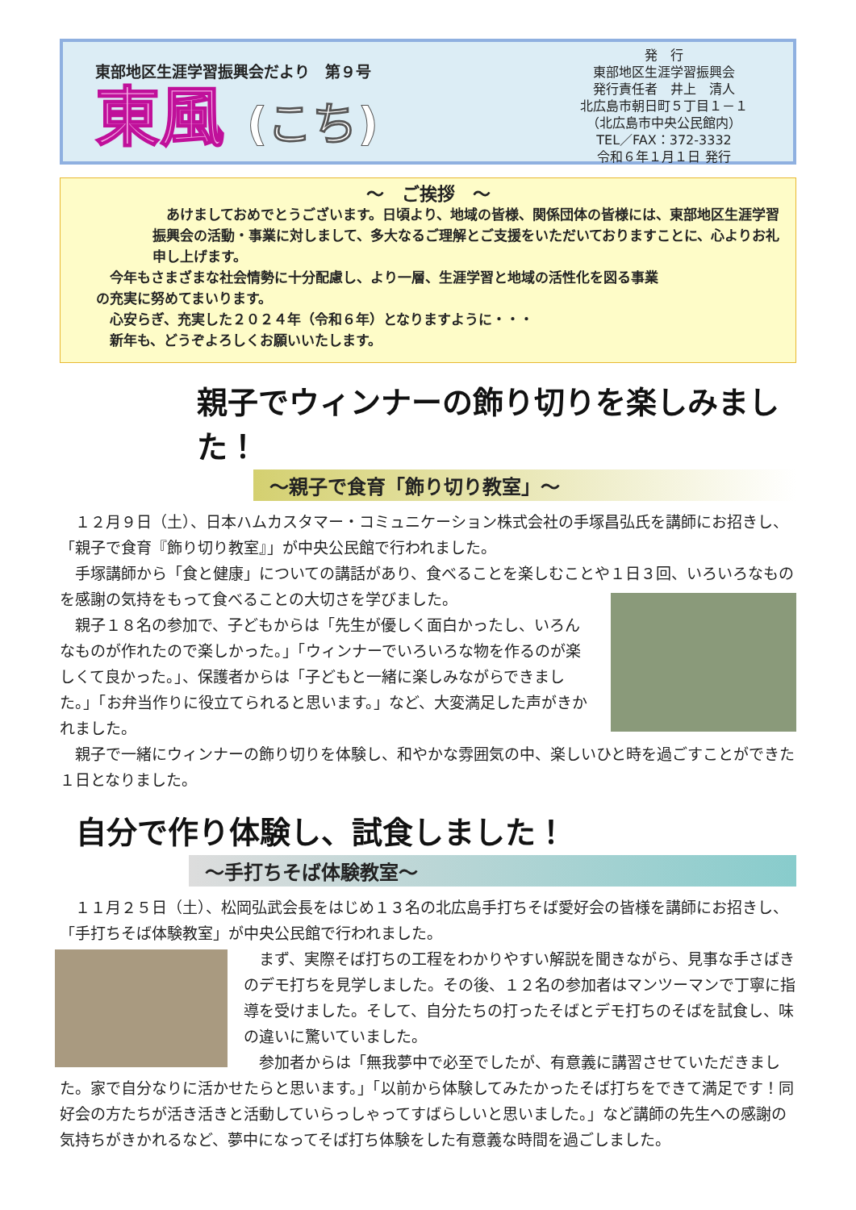東部地区生涯学習振興会だより　第９号
東風 (こち)
発　行
東部地区生涯学習振興会
発行責任者　井上　清人
北広島市朝日町５丁目１－１
（北広島市中央公民館内）
TEL／FAX：372-3332
令和６年１月１日 発行
～　ご挨拶　～
　あけましておめでとうございます。日頃より、地域の皆様、関係団体の皆様には、東部地区生涯学習振興会の活動・事業に対しまして、多大なるご理解とご支援をいただいておりますことに、心よりお礼申し上げます。
　今年もさまざまな社会情勢に十分配慮し、より一層、生涯学習と地域の活性化を図る事業の充実に努めてまいります。
　心安らぎ、充実した２０２４年（令和６年）となりますように・・・
　新年も、どうぞよろしくお願いいたします。
親子でウィンナーの飾り切りを楽しみました！
～親子で食育「飾り切り教室」～
　１２月９日（土）、日本ハムカスタマー・コミュニケーション株式会社の手塚昌弘氏を講師にお招きし、「親子で食育『飾り切り教室』」が中央公民館で行われました。
　手塚講師から「食と健康」についての講話があり、食べることを楽しむことや１日３回、いろいろなものを感謝の気持をもって食べることの大切さを学びました。
　親子１８名の参加で、子どもからは「先生が優しく面白かったし、いろんなものが作れたので楽しかった。」「ウィンナーでいろいろな物を作るのが楽しくて良かった。」、保護者からは「子どもと一緒に楽しみながらできました。」「お弁当作りに役立てられると思います。」など、大変満足した声がきかれました。
　親子で一緒にウィンナーの飾り切りを体験し、和やかな雰囲気の中、楽しいひと時を過ごすことができた１日となりました。
自分で作り体験し、試食しました！
～手打ちそば体験教室～
　１１月２５日（土）、松岡弘武会長をはじめ１３名の北広島手打ちそば愛好会の皆様を講師にお招きし、「手打ちそば体験教室」が中央公民館で行われました。
　まず、実際そば打ちの工程をわかりやすい解説を聞きながら、見事な手さばきのデモ打ちを見学しました。その後、１２名の参加者はマンツーマンで丁寧に指導を受けました。そして、自分たちの打ったそばとデモ打ちのそばを試食し、味の違いに驚いていました。
　参加者からは「無我夢中で必至でしたが、有意義に講習させていただきました。家で自分なりに活かせたらと思います。」「以前から体験してみたかったそば打ちをできて満足です！同好会の方たちが活き活きと活動していらっしゃってすばらしいと思いました。」など講師の先生への感謝の気持ちがきかれるなど、夢中になってそば打ち体験をした有意義な時間を過ごしました。